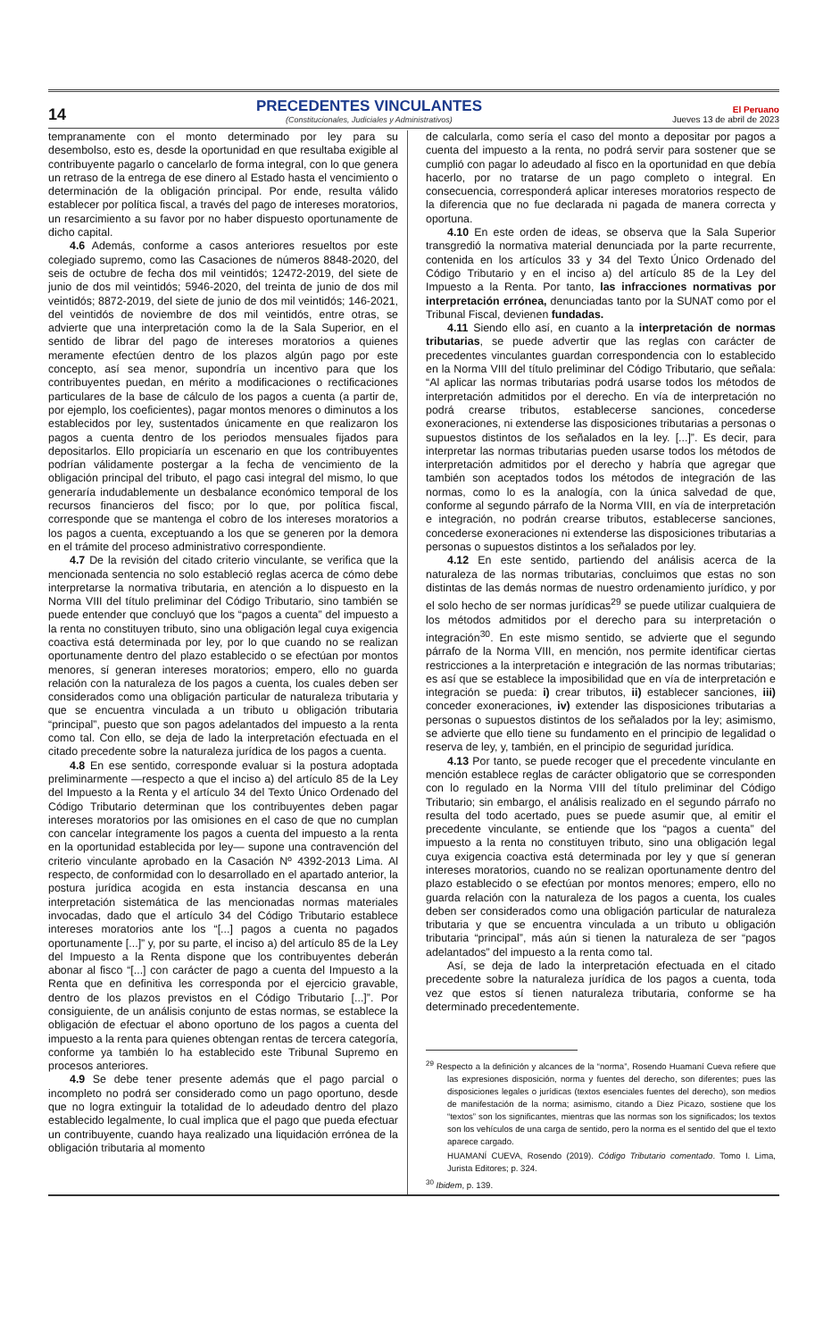14
PRECEDENTES VINCULANTES
(Constitucionales, Judiciales y Administrativos)
El Peruano
Jueves 13 de abril de 2023
tempranamente con el monto determinado por ley para su desembolso, esto es, desde la oportunidad en que resultaba exigible al contribuyente pagarlo o cancelarlo de forma integral, con lo que genera un retraso de la entrega de ese dinero al Estado hasta el vencimiento o determinación de la obligación principal. Por ende, resulta válido establecer por política fiscal, a través del pago de intereses moratorios, un resarcimiento a su favor por no haber dispuesto oportunamente de dicho capital.
4.6 Además, conforme a casos anteriores resueltos por este colegiado supremo, como las Casaciones de números 8848-2020, del seis de octubre de fecha dos mil veintidós; 12472-2019, del siete de junio de dos mil veintidós; 5946-2020, del treinta de junio de dos mil veintidós; 8872-2019, del siete de junio de dos mil veintidós; 146-2021, del veintidós de noviembre de dos mil veintidós, entre otras, se advierte que una interpretación como la de la Sala Superior, en el sentido de librar del pago de intereses moratorios a quienes meramente efectúen dentro de los plazos algún pago por este concepto, así sea menor, supondría un incentivo para que los contribuyentes puedan, en mérito a modificaciones o rectificaciones particulares de la base de cálculo de los pagos a cuenta (a partir de, por ejemplo, los coeficientes), pagar montos menores o diminutos a los establecidos por ley, sustentados únicamente en que realizaron los pagos a cuenta dentro de los periodos mensuales fijados para depositarlos. Ello propiciaría un escenario en que los contribuyentes podrían válidamente postergar a la fecha de vencimiento de la obligación principal del tributo, el pago casi integral del mismo, lo que generaría indudablemente un desbalance económico temporal de los recursos financieros del fisco; por lo que, por política fiscal, corresponde que se mantenga el cobro de los intereses moratorios a los pagos a cuenta, exceptuando a los que se generen por la demora en el trámite del proceso administrativo correspondiente.
4.7 De la revisión del citado criterio vinculante, se verifica que la mencionada sentencia no solo estableció reglas acerca de cómo debe interpretarse la normativa tributaria, en atención a lo dispuesto en la Norma VIII del título preliminar del Código Tributario, sino también se puede entender que concluyó que los “pagos a cuenta” del impuesto a la renta no constituyen tributo, sino una obligación legal cuya exigencia coactiva está determinada por ley, por lo que cuando no se realizan oportunamente dentro del plazo establecido o se efectúan por montos menores, sí generan intereses moratorios; empero, ello no guarda relación con la naturaleza de los pagos a cuenta, los cuales deben ser considerados como una obligación particular de naturaleza tributaria y que se encuentra vinculada a un tributo u obligación tributaria “principal”, puesto que son pagos adelantados del impuesto a la renta como tal. Con ello, se deja de lado la interpretación efectuada en el citado precedente sobre la naturaleza jurídica de los pagos a cuenta.
4.8 En ese sentido, corresponde evaluar si la postura adoptada preliminarmente —respecto a que el inciso a) del artículo 85 de la Ley del Impuesto a la Renta y el artículo 34 del Texto Único Ordenado del Código Tributario determinan que los contribuyentes deben pagar intereses moratorios por las omisiones en el caso de que no cumplan con cancelar íntegramente los pagos a cuenta del impuesto a la renta en la oportunidad establecida por ley— supone una contravención del criterio vinculante aprobado en la Casación Nº 4392-2013 Lima. Al respecto, de conformidad con lo desarrollado en el apartado anterior, la postura jurídica acogida en esta instancia descansa en una interpretación sistemática de las mencionadas normas materiales invocadas, dado que el artículo 34 del Código Tributario establece intereses moratorios ante los “[...] pagos a cuenta no pagados oportunamente [...]” y, por su parte, el inciso a) del artículo 85 de la Ley del Impuesto a la Renta dispone que los contribuyentes deberán abonar al fisco “[...] con carácter de pago a cuenta del Impuesto a la Renta que en definitiva les corresponda por el ejercicio gravable, dentro de los plazos previstos en el Código Tributario [...]”. Por consiguiente, de un análisis conjunto de estas normas, se establece la obligación de efectuar el abono oportuno de los pagos a cuenta del impuesto a la renta para quienes obtengan rentas de tercera categoría, conforme ya también lo ha establecido este Tribunal Supremo en procesos anteriores.
4.9 Se debe tener presente además que el pago parcial o incompleto no podrá ser considerado como un pago oportuno, desde que no logra extinguir la totalidad de lo adeudado dentro del plazo establecido legalmente, lo cual implica que el pago que pueda efectuar un contribuyente, cuando haya realizado una liquidación errónea de la obligación tributaria al momento
de calcularla, como sería el caso del monto a depositar por pagos a cuenta del impuesto a la renta, no podrá servir para sostener que se cumplió con pagar lo adeudado al fisco en la oportunidad en que debía hacerlo, por no tratarse de un pago completo o integral. En consecuencia, corresponderá aplicar intereses moratorios respecto de la diferencia que no fue declarada ni pagada de manera correcta y oportuna.
4.10 En este orden de ideas, se observa que la Sala Superior transgredió la normativa material denunciada por la parte recurrente, contenida en los artículos 33 y 34 del Texto Único Ordenado del Código Tributario y en el inciso a) del artículo 85 de la Ley del Impuesto a la Renta. Por tanto, las infracciones normativas por interpretación errónea, denunciadas tanto por la SUNAT como por el Tribunal Fiscal, devienen fundadas.
4.11 Siendo ello así, en cuanto a la interpretación de normas tributarias, se puede advertir que las reglas con carácter de precedentes vinculantes guardan correspondencia con lo establecido en la Norma VIII del título preliminar del Código Tributario, que señala: “Al aplicar las normas tributarias podrá usarse todos los métodos de interpretación admitidos por el derecho. En vía de interpretación no podrá crearse tributos, establecerse sanciones, concederse exoneraciones, ni extenderse las disposiciones tributarias a personas o supuestos distintos de los señalados en la ley. [...]”. Es decir, para interpretar las normas tributarias pueden usarse todos los métodos de interpretación admitidos por el derecho y habría que agregar que también son aceptados todos los métodos de integración de las normas, como lo es la analogía, con la única salvedad de que, conforme al segundo párrafo de la Norma VIII, en vía de interpretación e integración, no podrán crearse tributos, establecerse sanciones, concederse exoneraciones ni extenderse las disposiciones tributarias a personas o supuestos distintos a los señalados por ley.
4.12 En este sentido, partiendo del análisis acerca de la naturaleza de las normas tributarias, concluimos que estas no son distintas de las demás normas de nuestro ordenamiento jurídico, y por el solo hecho de ser normas jurídicas<sup>29</sup> se puede utilizar cualquiera de los métodos admitidos por el derecho para su interpretación o integración<sup>30</sup>. En este mismo sentido, se advierte que el segundo párrafo de la Norma VIII, en mención, nos permite identificar ciertas restricciones a la interpretación e integración de las normas tributarias; es así que se establece la imposibilidad que en vía de interpretación e integración se pueda: i) crear tributos, ii) establecer sanciones, iii) conceder exoneraciones, iv) extender las disposiciones tributarias a personas o supuestos distintos de los señalados por la ley; asimismo, se advierte que ello tiene su fundamento en el principio de legalidad o reserva de ley, y, también, en el principio de seguridad jurídica.
4.13 Por tanto, se puede recoger que el precedente vinculante en mención establece reglas de carácter obligatorio que se corresponden con lo regulado en la Norma VIII del título preliminar del Código Tributario; sin embargo, el análisis realizado en el segundo párrafo no resulta del todo acertado, pues se puede asumir que, al emitir el precedente vinculante, se entiende que los “pagos a cuenta” del impuesto a la renta no constituyen tributo, sino una obligación legal cuya exigencia coactiva está determinada por ley y que sí generan intereses moratorios, cuando no se realizan oportunamente dentro del plazo establecido o se efectúan por montos menores; empero, ello no guarda relación con la naturaleza de los pagos a cuenta, los cuales deben ser considerados como una obligación particular de naturaleza tributaria y que se encuentra vinculada a un tributo u obligación tributaria “principal”, más aún si tienen la naturaleza de ser “pagos adelantados” del impuesto a la renta como tal.
Así, se deja de lado la interpretación efectuada en el citado precedente sobre la naturaleza jurídica de los pagos a cuenta, toda vez que estos sí tienen naturaleza tributaria, conforme se ha determinado precedentemente.
<sup>29</sup> Respecto a la definición y alcances de la “norma”, Rosendo Huamaní Cueva refiere que las expresiones disposición, norma y fuentes del derecho, son diferentes; pues las disposiciones legales o jurídicas (textos esenciales fuentes del derecho), son medios de manifestación de la norma; asimismo, citando a Diez Picazo, sostiene que los “textos” son los significantes, mientras que las normas son los significados; los textos son los vehículos de una carga de sentido, pero la norma es el sentido del que el texto aparece cargado.
HUAMANÍ CUEVA, Rosendo (2019). Código Tributario comentado. Tomo I. Lima, Jurista Editores; p. 324.
<sup>30</sup> Ibidem, p. 139.